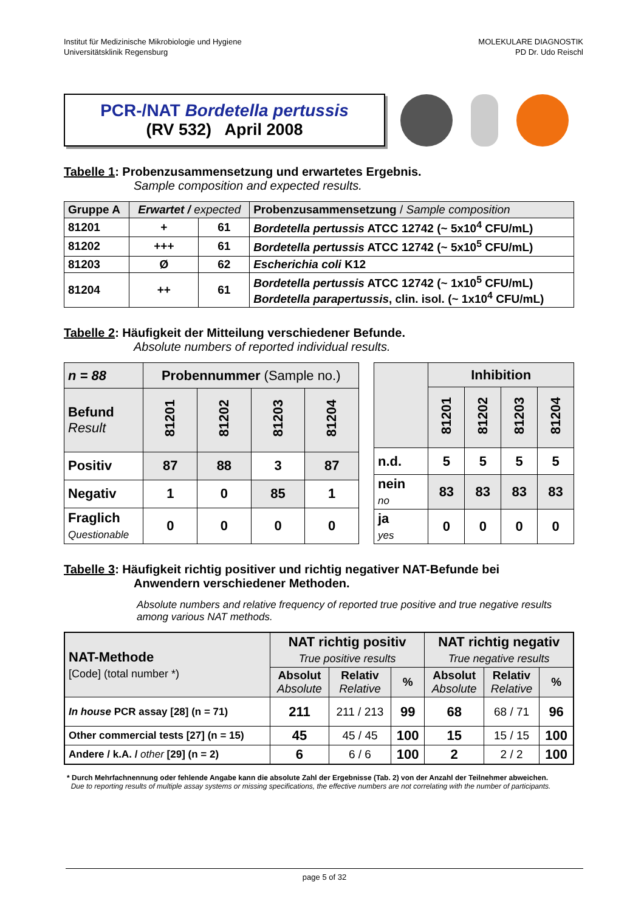Institut für Medizinische Mikrobiologie und Hygiene
Universitätsklinik Regensburg
MOLEKULARE DIAGNOSTIK
PD Dr. Udo Reischl
PCR-/NAT Bordetella pertussis
(RV 532) April 2008
Tabelle 1: Probenzusammensetzung und erwartetes Ergebnis.
Sample composition and expected results.
| Gruppe A | Erwartet / expected | | Probenzusammensetzung / Sample composition |
| 81201 | + | 61 | Bordetella pertussis ATCC 12742 (~ 5x10<sup>4</sup> CFU/mL) |
| 81202 | +++ | 61 | Bordetella pertussis ATCC 12742 (~ 5x10<sup>5</sup> CFU/mL) |
| 81203 | Ø | 62 | Escherichia coli K12 |
| 81204 | ++ | 61 | Bordetella pertussis ATCC 12742 (~ 1x10<sup>5</sup> CFU/mL) Bordetella parapertussis , clin. isol. (~ 1x10<sup>4</sup> CFU/mL) |
Tabelle 2: Häufigkeit der Mitteilung verschiedener Befunde.
Absolute numbers of reported individual results.
| n = 88 | Probennummer (Sample no.) | | | |
| Befund Result | 81201 | 81202 | 81203 | 81204 |
| Positiv | 87 | 88 | 3 | 87 |
| Negativ | 1 | 0 | 85 | 1 |
| Fraglich Questionable | 0 | 0 | 0 | 0 |
| | Inhibition | | | |
| | 81201 | 81202 | 81203 | 81204 |
| n.d. | 5 | 5 | 5 | 5 |
| nein no | 83 | 83 | 83 | 83 |
| ja yes | 0 | 0 | 0 | 0 |
Tabelle 3: Häufigkeit richtig positiver und richtig negativer NAT-Befunde bei
Anwendern verschiedener Methoden.
Absolute numbers and relative frequency of reported true positive and true negative results among various NAT methods.
| NAT-Methode [Code] (total number *) | NAT richtig positiv True positive results | | | NAT richtig negativ True negative results | | |
| | Absolut Absolute | Relativ Relative | % | Absolut Absolute | Relativ Relative | % |
| In house PCR assay [28] (n = 71) | 211 | 211 / 213 | 99 | 68 | 68 / 71 | 96 |
| Other commercial tests [27] (n = 15) | 45 | 45 / 45 | 100 | 15 | 15 / 15 | 100 |
| Andere / k.A. / other [29] (n = 2) | 6 | 6 / 6 | 100 | 2 | 2 / 2 | 100 |
* Durch Mehrfachnennung oder fehlende Angabe kann die absolute Zahl der Ergebnisse (Tab. 2) von der Anzahl der Teilnehmer abweichen.
Due to reporting results of multiple assay systems or missing specifications, the effective numbers are not correlating with the number of participants.
page 5 of 32